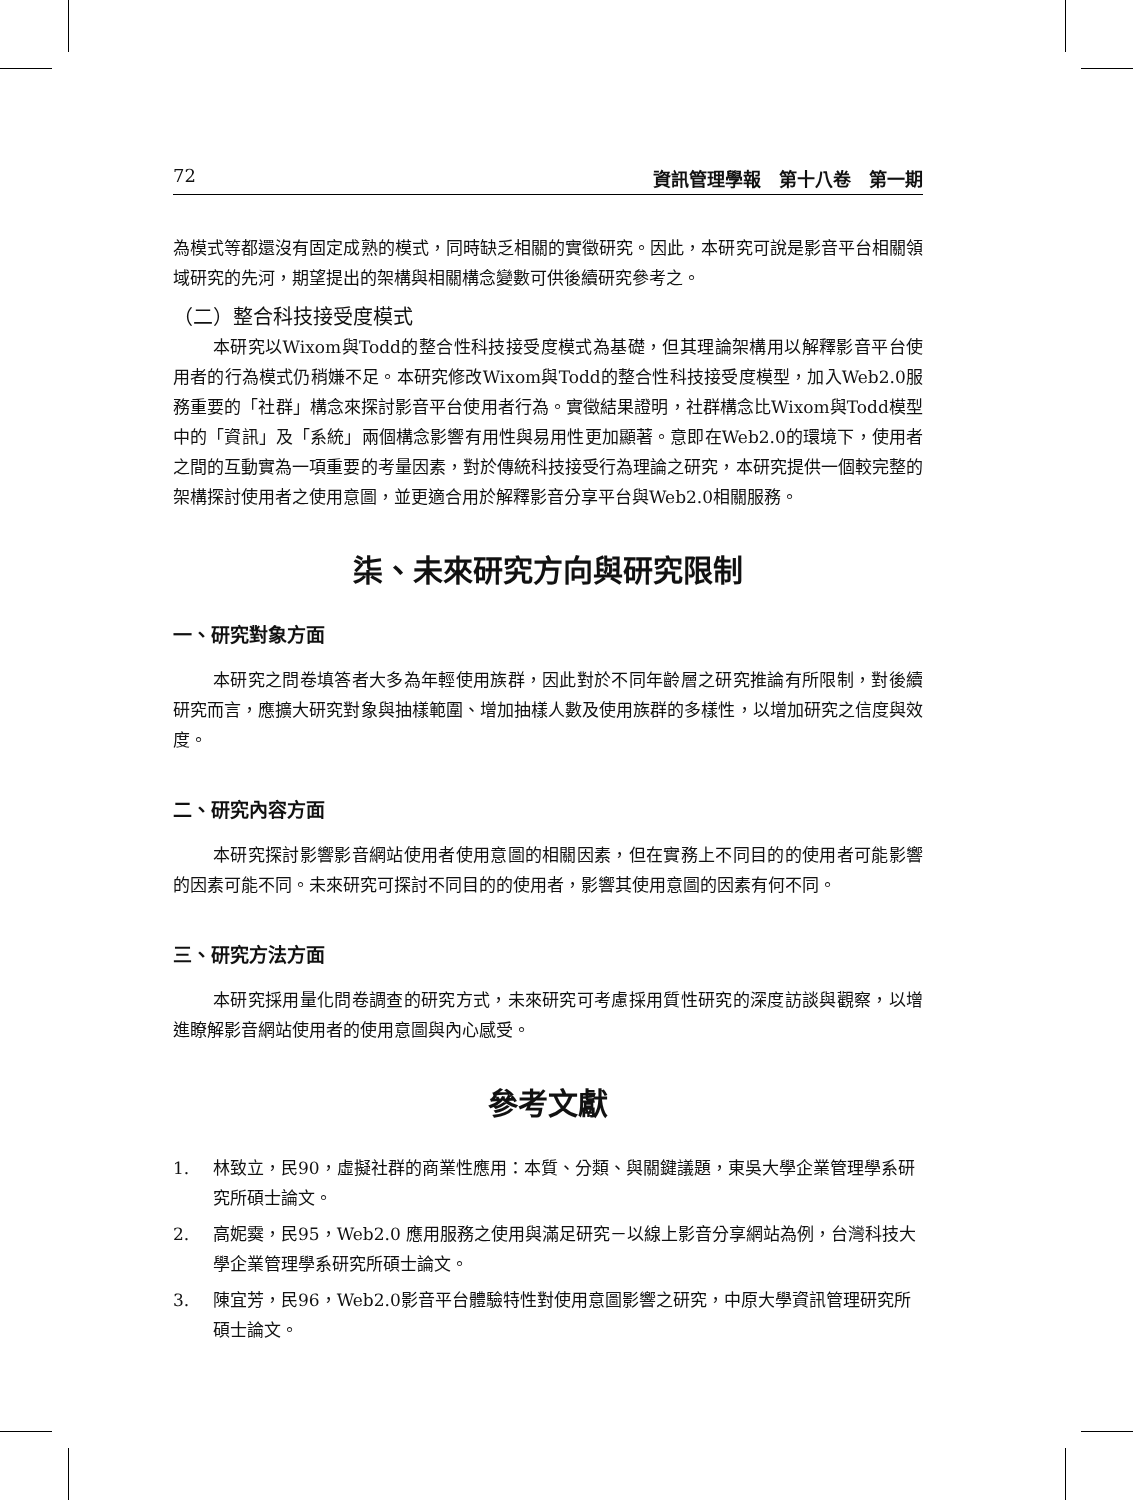72 資訊管理學報　第十八卷　第一期
為模式等都還沒有固定成熟的模式，同時缺乏相關的實徵研究。因此，本研究可說是影音平台相關領域研究的先河，期望提出的架構與相關構念變數可供後續研究參考之。
（二）整合科技接受度模式
本研究以Wixom與Todd的整合性科技接受度模式為基礎，但其理論架構用以解釋影音平台使用者的行為模式仍稍嫌不足。本研究修改Wixom與Todd的整合性科技接受度模型，加入Web2.0服務重要的「社群」構念來探討影音平台使用者行為。實徵結果證明，社群構念比Wixom與Todd模型中的「資訊」及「系統」兩個構念影響有用性與易用性更加顯著。意即在Web2.0的環境下，使用者之間的互動實為一項重要的考量因素，對於傳統科技接受行為理論之研究，本研究提供一個較完整的架構探討使用者之使用意圖，並更適合用於解釋影音分享平台與Web2.0相關服務。
柒、未來研究方向與研究限制
一、研究對象方面
本研究之問卷填答者大多為年輕使用族群，因此對於不同年齡層之研究推論有所限制，對後續研究而言，應擴大研究對象與抽樣範圍、增加抽樣人數及使用族群的多樣性，以增加研究之信度與效度。
二、研究內容方面
本研究探討影響影音網站使用者使用意圖的相關因素，但在實務上不同目的的使用者可能影響的因素可能不同。未來研究可探討不同目的的使用者，影響其使用意圖的因素有何不同。
三、研究方法方面
本研究採用量化問卷調查的研究方式，未來研究可考慮採用質性研究的深度訪談與觀察，以增進瞭解影音網站使用者的使用意圖與內心感受。
參考文獻
1. 林致立，民90，虛擬社群的商業性應用：本質、分類、與關鍵議題，東吳大學企業管理學系研究所碩士論文。
2. 高妮霙，民95，Web2.0 應用服務之使用與滿足研究－以線上影音分享網站為例，台灣科技大學企業管理學系研究所碩士論文。
3. 陳宜芳，民96，Web2.0影音平台體驗特性對使用意圖影響之研究，中原大學資訊管理研究所碩士論文。